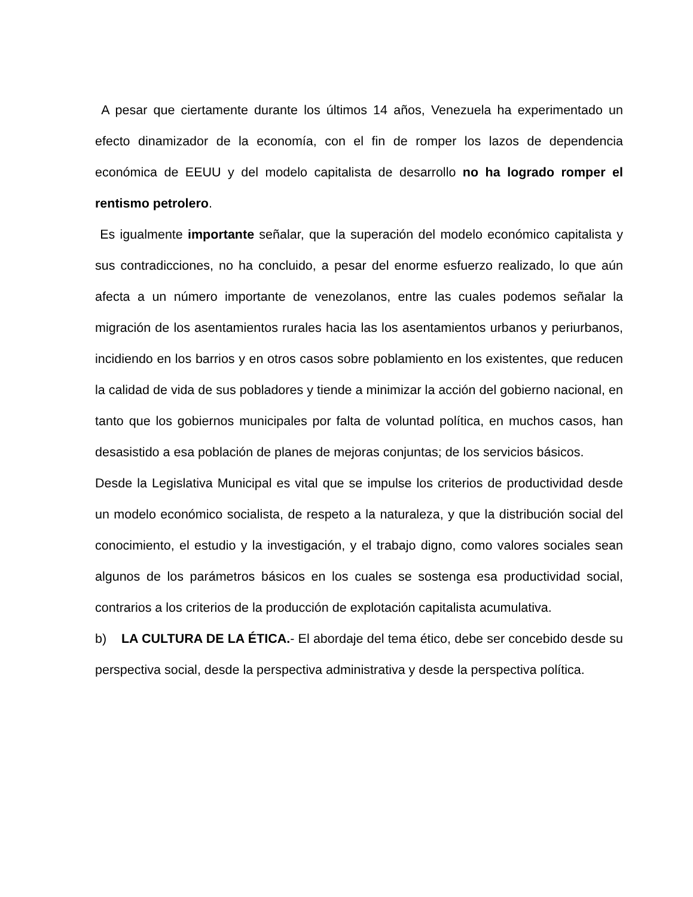A pesar que ciertamente durante los últimos 14 años, Venezuela ha experimentado un efecto dinamizador de la economía, con el fin de romper los lazos de dependencia económica de EEUU y del modelo capitalista de desarrollo no ha logrado romper el rentismo petrolero.
Es igualmente importante señalar, que la superación del modelo económico capitalista y sus contradicciones, no ha concluido, a pesar del enorme esfuerzo realizado, lo que aún afecta a un número importante de venezolanos, entre las cuales podemos señalar la migración de los asentamientos rurales hacia las los asentamientos urbanos y periurbanos, incidiendo en los barrios y en otros casos sobre poblamiento en los existentes, que reducen la calidad de vida de sus pobladores y tiende a minimizar la acción del gobierno nacional, en tanto que los gobiernos municipales por falta de voluntad política, en muchos casos, han desasistido a esa población de planes de mejoras conjuntas; de los servicios básicos.
Desde la Legislativa Municipal es vital que se impulse los criterios de productividad desde un modelo económico socialista, de respeto a la naturaleza, y que la distribución social del conocimiento, el estudio y la investigación, y el trabajo digno, como valores sociales sean algunos de los parámetros básicos en los cuales se sostenga esa productividad social, contrarios a los criterios de la producción de explotación capitalista acumulativa.
b) LA CULTURA DE LA ÉTICA.- El abordaje del tema ético, debe ser concebido desde su perspectiva social, desde la perspectiva administrativa y desde la perspectiva política.